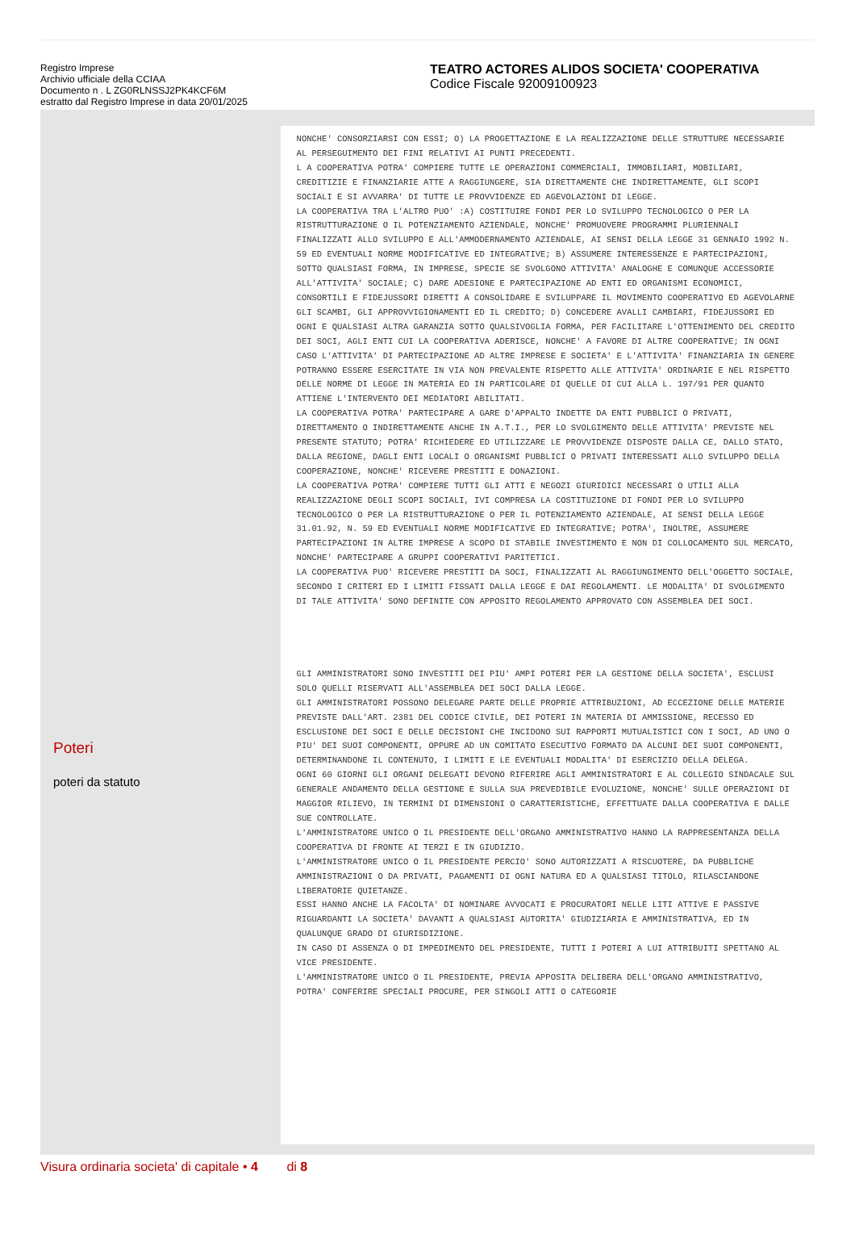Registro Imprese
Archivio ufficiale della CCIAA
Documento n . L ZG0RLNSSJ2PK4KCF6M
estratto dal Registro Imprese in data 20/01/2025
TEATRO ACTORES ALIDOS SOCIETA' COOPERATIVA
Codice Fiscale 92009100923
Poteri
poteri da statuto
NONCHE' CONSORZIARSI CON ESSI; O) LA PROGETTAZIONE E LA REALIZZAZIONE DELLE STRUTTURE NECESSARIE AL PERSEGUIMENTO DEI FINI RELATIVI AI PUNTI PRECEDENTI.
L A COOPERATIVA POTRA' COMPIERE TUTTE LE OPERAZIONI COMMERCIALI, IMMOBILIARI, MOBILIARI, CREDITIZIE E FINANZIARIE ATTE A RAGGIUNGERE, SIA DIRETTAMENTE CHE INDIRETTAMENTE, GLI SCOPI SOCIALI E SI AVVARRA' DI TUTTE LE PROVVIDENZE ED AGEVOLAZIONI DI LEGGE.
LA COOPERATIVA TRA L'ALTRO PUO' :A) COSTITUIRE FONDI PER LO SVILUPPO TECNOLOGICO O PER LA RISTRUTTURAZIONE O IL POTENZIAMENTO AZIENDALE, NONCHE' PROMUOVERE PROGRAMMI PLURIENNALI FINALIZZATI ALLO SVILUPPO E ALL'AMMODERNAMENTO AZIENDALE, AI SENSI DELLA LEGGE 31 GENNAIO 1992 N. 59 ED EVENTUALI NORME MODIFICATIVE ED INTEGRATIVE; B) ASSUMERE INTERESSENZE E PARTECIPAZIONI, SOTTO QUALSIASI FORMA, IN IMPRESE, SPECIE SE SVOLGONO ATTIVITA' ANALOGHE E COMUNQUE ACCESSORIE ALL'ATTIVITA' SOCIALE; C) DARE ADESIONE E PARTECIPAZIONE AD ENTI ED ORGANISMI ECONOMICI, CONSORTILI E FIDEJUSSORI DIRETTI A CONSOLIDARE E SVILUPPARE IL MOVIMENTO COOPERATIVO ED AGEVOLARNE GLI SCAMBI, GLI APPROVVIGIONAMENTI ED IL CREDITO; D) CONCEDERE AVALLI CAMBIARI, FIDEJUSSORI ED OGNI E QUALSIASI ALTRA GARANZIA SOTTO QUALSIVOGLIA FORMA, PER FACILITARE L'OTTENIMENTO DEL CREDITO DEI SOCI, AGLI ENTI CUI LA COOPERATIVA ADERISCE, NONCHE' A FAVORE DI ALTRE COOPERATIVE; IN OGNI CASO L'ATTIVITA' DI PARTECIPAZIONE AD ALTRE IMPRESE E SOCIETA' E L'ATTIVITA' FINANZIARIA IN GENERE POTRANNO ESSERE ESERCITATE IN VIA NON PREVALENTE RISPETTO ALLE ATTIVITA' ORDINARIE E NEL RISPETTO DELLE NORME DI LEGGE IN MATERIA ED IN PARTICOLARE DI QUELLE DI CUI ALLA L. 197/91 PER QUANTO ATTIENE L'INTERVENTO DEI MEDIATORI ABILITATI.
LA COOPERATIVA POTRA' PARTECIPARE A GARE D'APPALTO INDETTE DA ENTI PUBBLICI O PRIVATI, DIRETTAMENTO O INDIRETTAMENTE ANCHE IN A.T.I., PER LO SVOLGIMENTO DELLE ATTIVITA' PREVISTE NEL PRESENTE STATUTO; POTRA' RICHIEDERE ED UTILIZZARE LE PROVVIDENZE DISPOSTE DALLA CE, DALLO STATO, DALLA REGIONE, DAGLI ENTI LOCALI O ORGANISMI PUBBLICI O PRIVATI INTERESSATI ALLO SVILUPPO DELLA COOPERAZIONE, NONCHE' RICEVERE PRESTITI E DONAZIONI.
LA COOPERATIVA POTRA' COMPIERE TUTTI GLI ATTI E NEGOZI GIURIDICI NECESSARI O UTILI ALLA REALIZZAZIONE DEGLI SCOPI SOCIALI, IVI COMPRESA LA COSTITUZIONE DI FONDI PER LO SVILUPPO TECNOLOGICO O PER LA RISTRUTTURAZIONE O PER IL POTENZIAMENTO AZIENDALE, AI SENSI DELLA LEGGE 31.01.92, N. 59 ED EVENTUALI NORME MODIFICATIVE ED INTEGRATIVE; POTRA', INOLTRE, ASSUMERE PARTECIPAZIONI IN ALTRE IMPRESE A SCOPO DI STABILE INVESTIMENTO E NON DI COLLOCAMENTO SUL MERCATO, NONCHE' PARTECIPARE A GRUPPI COOPERATIVI PARITETICI.
LA COOPERATIVA PUO' RICEVERE PRESTITI DA SOCI, FINALIZZATI AL RAGGIUNGIMENTO DELL'OGGETTO SOCIALE, SECONDO I CRITERI ED I LIMITI FISSATI DALLA LEGGE E DAI REGOLAMENTI. LE MODALITA' DI SVOLGIMENTO DI TALE ATTIVITA' SONO DEFINITE CON APPOSITO REGOLAMENTO APPROVATO CON ASSEMBLEA DEI SOCI.
GLI AMMINISTRATORI SONO INVESTITI DEI PIU' AMPI POTERI PER LA GESTIONE DELLA SOCIETA', ESCLUSI SOLO QUELLI RISERVATI ALL'ASSEMBLEA DEI SOCI DALLA LEGGE.
GLI AMMINISTRATORI POSSONO DELEGARE PARTE DELLE PROPRIE ATTRIBUZIONI, AD ECCEZIONE DELLE MATERIE PREVISTE DALL'ART. 2381 DEL CODICE CIVILE, DEI POTERI IN MATERIA DI AMMISSIONE, RECESSO ED ESCLUSIONE DEI SOCI E DELLE DECISIONI CHE INCIDONO SUI RAPPORTI MUTUALISTICI CON I SOCI, AD UNO O PIU' DEI SUOI COMPONENTI, OPPURE AD UN COMITATO ESECUTIVO FORMATO DA ALCUNI DEI SUOI COMPONENTI, DETERMINANDONE IL CONTENUTO, I LIMITI E LE EVENTUALI MODALITA' DI ESERCIZIO DELLA DELEGA.
OGNI 60 GIORNI GLI ORGANI DELEGATI DEVONO RIFERIRE AGLI AMMINISTRATORI E AL COLLEGIO SINDACALE SUL GENERALE ANDAMENTO DELLA GESTIONE E SULLA SUA PREVEDIBILE EVOLUZIONE, NONCHE' SULLE OPERAZIONI DI MAGGIOR RILIEVO, IN TERMINI DI DIMENSIONI O CARATTERISTICHE, EFFETTUATE DALLA COOPERATIVA E DALLE SUE CONTROLLATE.
L'AMMINISTRATORE UNICO O IL PRESIDENTE DELL'ORGANO AMMINISTRATIVO HANNO LA RAPPRESENTANZA DELLA COOPERATIVA DI FRONTE AI TERZI E IN GIUDIZIO.
L'AMMINISTRATORE UNICO O IL PRESIDENTE PERCIO' SONO AUTORIZZATI A RISCUOTERE, DA PUBBLICHE AMMINISTRAZIONI O DA PRIVATI, PAGAMENTI DI OGNI NATURA ED A QUALSIASI TITOLO, RILASCIANDONE LIBERATORIE QUIETANZE.
ESSI HANNO ANCHE LA FACOLTA' DI NOMINARE AVVOCATI E PROCURATORI NELLE LITI ATTIVE E PASSIVE RIGUARDANTI LA SOCIETA' DAVANTI A QUALSIASI AUTORITA' GIUDIZIARIA E AMMINISTRATIVA, ED IN QUALUNQUE GRADO DI GIURISDIZIONE.
IN CASO DI ASSENZA O DI IMPEDIMENTO DEL PRESIDENTE, TUTTI I POTERI A LUI ATTRIBUITI SPETTANO AL VICE PRESIDENTE.
L'AMMINISTRATORE UNICO O IL PRESIDENTE, PREVIA APPOSITA DELIBERA DELL'ORGANO AMMINISTRATIVO, POTRA' CONFERIRE SPECIALI PROCURE, PER SINGOLI ATTI O CATEGORIE
Visura ordinaria societa' di capitale • 4 di 8